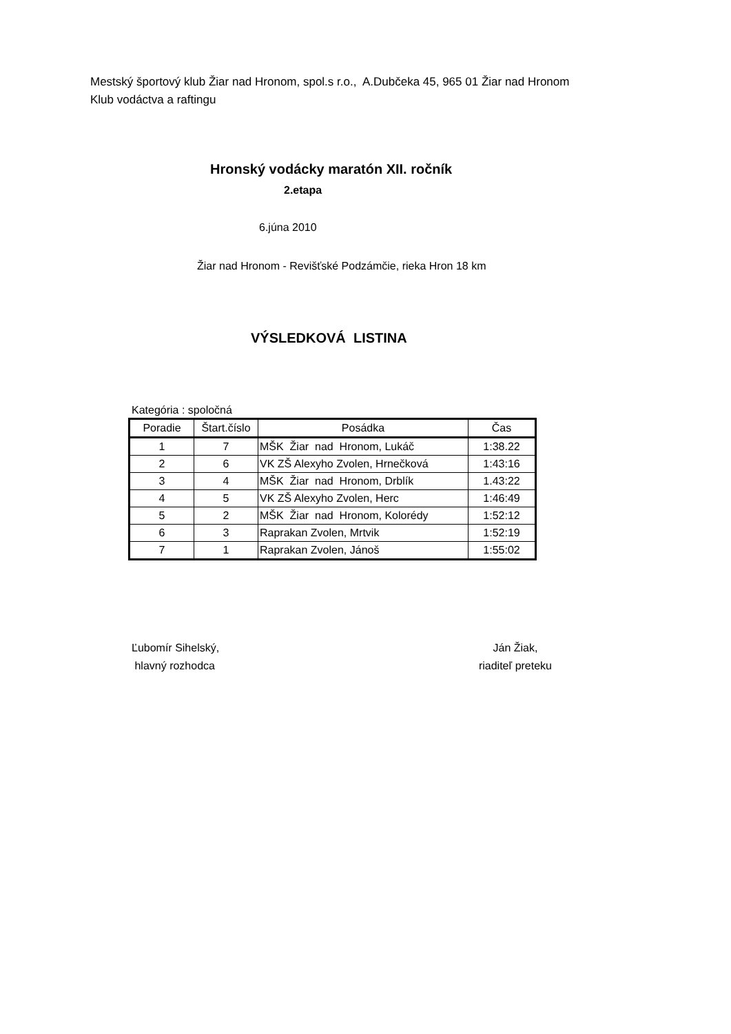Mestský športový klub Žiar nad Hronom, spol.s r.o., A.Dubčeka 45, 965 01 Žiar nad Hronom
Klub vodáctva a raftingu
Hronský vodácky maratón XII. ročník
2.etapa
6.júna 2010
Žiar nad Hronom - Revišťské Podzámčie, rieka Hron 18 km
VÝSLEDKOVÁ LISTINA
Kategória : spoločná
| Poradie | Štart.číslo | Posádka | Čas |
| --- | --- | --- | --- |
| 1 | 7 | MŠK Žiar nad Hronom, Lukáč | 1:38.22 |
| 2 | 6 | VK ZŠ Alexyho Zvolen, Hrnečková | 1:43:16 |
| 3 | 4 | MŠK Žiar nad Hronom, Drblík | 1.43:22 |
| 4 | 5 | VK ZŠ Alexyho Zvolen, Herc | 1:46:49 |
| 5 | 2 | MŠK Žiar nad Hronom, Kolorédy | 1:52:12 |
| 6 | 3 | Raprakan Zvolen, Mrtvik | 1:52:19 |
| 7 | 1 | Raprakan Zvolen, Jánoš | 1:55:02 |
Ľubomír Sihelský,
hlavný rozhodca
Ján Žiak,
riaditeľ preteku